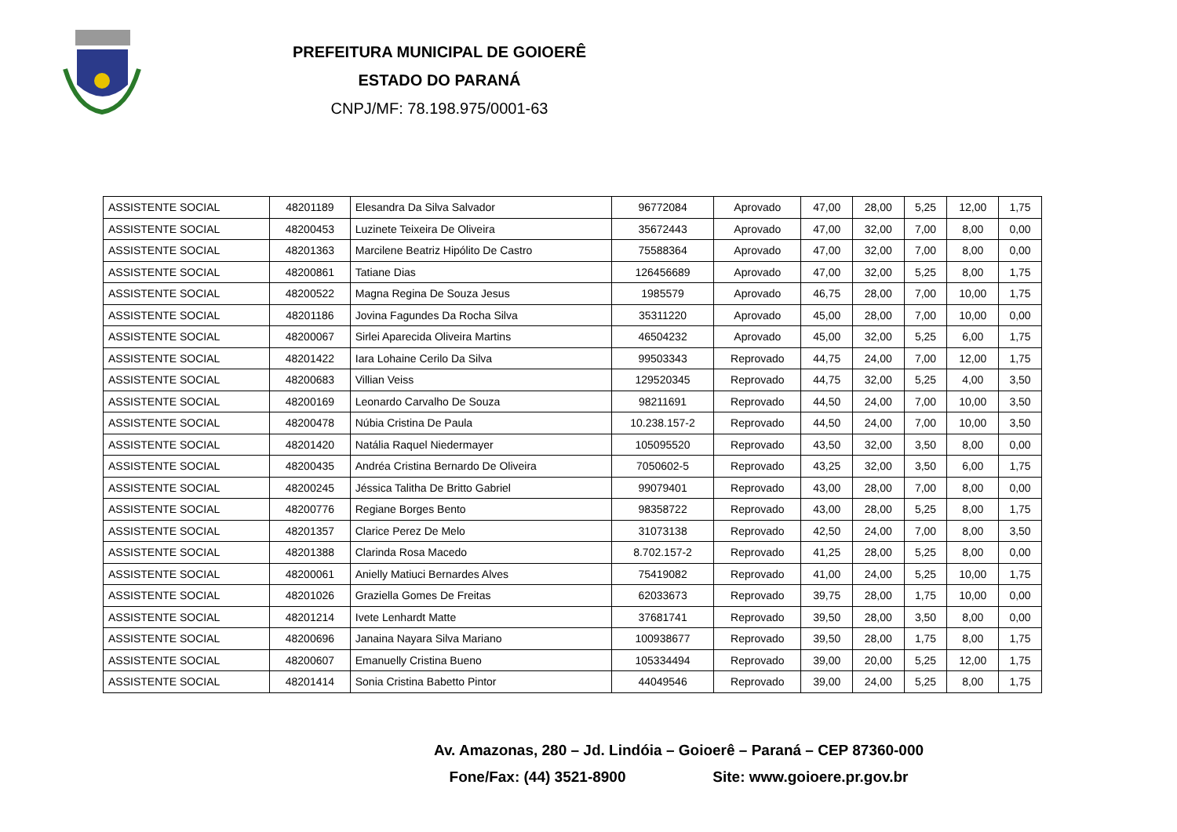PREFEITURA MUNICIPAL DE GOIOERÊ
ESTADO DO PARANÁ
CNPJ/MF: 78.198.975/0001-63
| ASSISTENTE SOCIAL | 48201189 | Elesandra Da Silva Salvador | 96772084 | Aprovado | 47,00 | 28,00 | 5,25 | 12,00 | 1,75 |
| ASSISTENTE SOCIAL | 48200453 | Luzinete Teixeira De Oliveira | 35672443 | Aprovado | 47,00 | 32,00 | 7,00 | 8,00 | 0,00 |
| ASSISTENTE SOCIAL | 48201363 | Marcilene Beatriz Hipólito De Castro | 75588364 | Aprovado | 47,00 | 32,00 | 7,00 | 8,00 | 0,00 |
| ASSISTENTE SOCIAL | 48200861 | Tatiane Dias | 126456689 | Aprovado | 47,00 | 32,00 | 5,25 | 8,00 | 1,75 |
| ASSISTENTE SOCIAL | 48200522 | Magna Regina De Souza Jesus | 1985579 | Aprovado | 46,75 | 28,00 | 7,00 | 10,00 | 1,75 |
| ASSISTENTE SOCIAL | 48201186 | Jovina Fagundes Da Rocha Silva | 35311220 | Aprovado | 45,00 | 28,00 | 7,00 | 10,00 | 0,00 |
| ASSISTENTE SOCIAL | 48200067 | Sirlei Aparecida Oliveira Martins | 46504232 | Aprovado | 45,00 | 32,00 | 5,25 | 6,00 | 1,75 |
| ASSISTENTE SOCIAL | 48201422 | Iara Lohaine Cerilo Da Silva | 99503343 | Reprovado | 44,75 | 24,00 | 7,00 | 12,00 | 1,75 |
| ASSISTENTE SOCIAL | 48200683 | Villian Veiss | 129520345 | Reprovado | 44,75 | 32,00 | 5,25 | 4,00 | 3,50 |
| ASSISTENTE SOCIAL | 48200169 | Leonardo Carvalho De Souza | 98211691 | Reprovado | 44,50 | 24,00 | 7,00 | 10,00 | 3,50 |
| ASSISTENTE SOCIAL | 48200478 | Núbia Cristina De Paula | 10.238.157-2 | Reprovado | 44,50 | 24,00 | 7,00 | 10,00 | 3,50 |
| ASSISTENTE SOCIAL | 48201420 | Natália Raquel Niedermayer | 105095520 | Reprovado | 43,50 | 32,00 | 3,50 | 8,00 | 0,00 |
| ASSISTENTE SOCIAL | 48200435 | Andréa Cristina Bernardo De Oliveira | 7050602-5 | Reprovado | 43,25 | 32,00 | 3,50 | 6,00 | 1,75 |
| ASSISTENTE SOCIAL | 48200245 | Jéssica Talitha De Britto Gabriel | 99079401 | Reprovado | 43,00 | 28,00 | 7,00 | 8,00 | 0,00 |
| ASSISTENTE SOCIAL | 48200776 | Regiane Borges Bento | 98358722 | Reprovado | 43,00 | 28,00 | 5,25 | 8,00 | 1,75 |
| ASSISTENTE SOCIAL | 48201357 | Clarice Perez De Melo | 31073138 | Reprovado | 42,50 | 24,00 | 7,00 | 8,00 | 3,50 |
| ASSISTENTE SOCIAL | 48201388 | Clarinda Rosa Macedo | 8.702.157-2 | Reprovado | 41,25 | 28,00 | 5,25 | 8,00 | 0,00 |
| ASSISTENTE SOCIAL | 48200061 | Anielly Matiuci Bernardes Alves | 75419082 | Reprovado | 41,00 | 24,00 | 5,25 | 10,00 | 1,75 |
| ASSISTENTE SOCIAL | 48201026 | Graziella Gomes De Freitas | 62033673 | Reprovado | 39,75 | 28,00 | 1,75 | 10,00 | 0,00 |
| ASSISTENTE SOCIAL | 48201214 | Ivete Lenhardt Matte | 37681741 | Reprovado | 39,50 | 28,00 | 3,50 | 8,00 | 0,00 |
| ASSISTENTE SOCIAL | 48200696 | Janaina Nayara Silva Mariano | 100938677 | Reprovado | 39,50 | 28,00 | 1,75 | 8,00 | 1,75 |
| ASSISTENTE SOCIAL | 48200607 | Emanuelly Cristina Bueno | 105334494 | Reprovado | 39,00 | 20,00 | 5,25 | 12,00 | 1,75 |
| ASSISTENTE SOCIAL | 48201414 | Sonia Cristina Babetto Pintor | 44049546 | Reprovado | 39,00 | 24,00 | 5,25 | 8,00 | 1,75 |
Av. Amazonas, 280 – Jd. Lindóia – Goioerê – Paraná – CEP 87360-000
Fone/Fax: (44) 3521-8900 Site: www.goioere.pr.gov.br